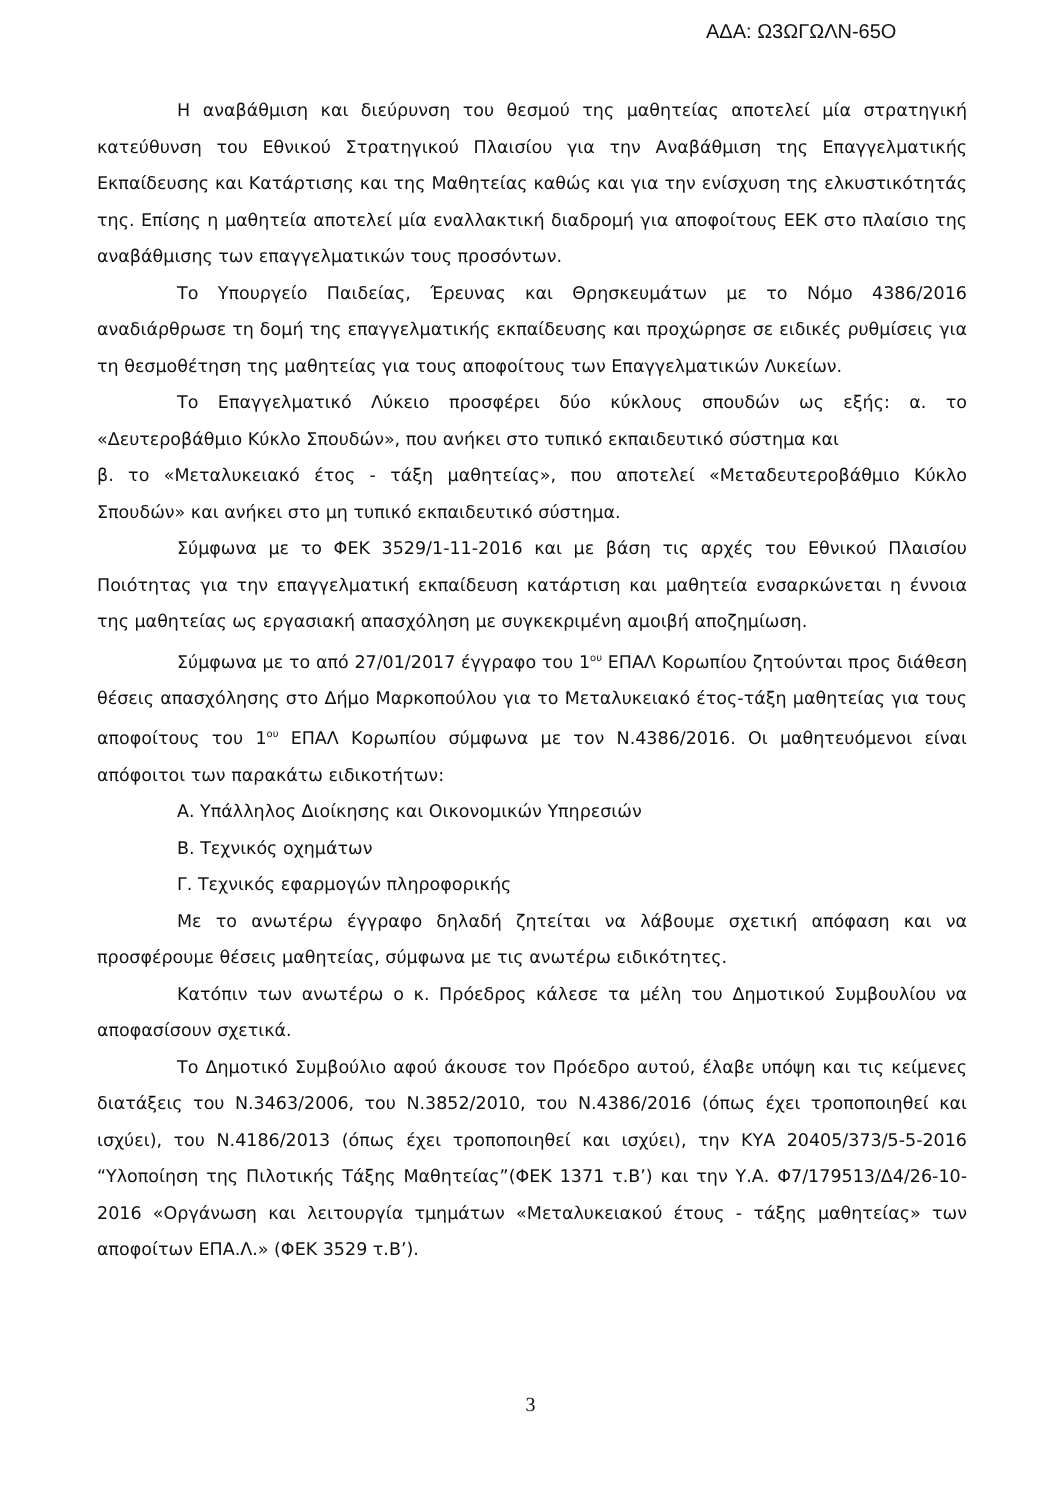ΑΔΑ: Ω3ΩΓΩΛΝ-65Ο
Η αναβάθμιση και διεύρυνση του θεσμού της μαθητείας αποτελεί μία στρατηγική κατεύθυνση του Εθνικού Στρατηγικού Πλαισίου για την Αναβάθμιση της Επαγγελματικής Εκπαίδευσης και Κατάρτισης και της Μαθητείας καθώς και για την ενίσχυση της ελκυστικότητάς της. Επίσης η μαθητεία αποτελεί μία εναλλακτική διαδρομή για αποφοίτους ΕΕΚ στο πλαίσιο της αναβάθμισης των επαγγελματικών τους προσόντων.
Το Υπουργείο Παιδείας, Έρευνας και Θρησκευμάτων με το Νόμο 4386/2016 αναδιάρθρωσε τη δομή της επαγγελματικής εκπαίδευσης και προχώρησε σε ειδικές ρυθμίσεις για τη θεσμοθέτηση της μαθητείας για τους αποφοίτους των Επαγγελματικών Λυκείων.
Το Επαγγελματικό Λύκειο προσφέρει δύο κύκλους σπουδών ως εξής: α. το «Δευτεροβάθμιο Κύκλο Σπουδών», που ανήκει στο τυπικό εκπαιδευτικό σύστημα και
β. το «Μεταλυκειακό έτος - τάξη μαθητείας», που αποτελεί «Μεταδευτεροβάθμιο Κύκλο Σπουδών» και ανήκει στο μη τυπικό εκπαιδευτικό σύστημα.
Σύμφωνα με το ΦΕΚ 3529/1-11-2016 και με βάση τις αρχές του Εθνικού Πλαισίου Ποιότητας για την επαγγελματική εκπαίδευση κατάρτιση και μαθητεία ενσαρκώνεται η έννοια της μαθητείας ως εργασιακή απασχόληση με συγκεκριμένη αμοιβή αποζημίωση.
Σύμφωνα με το από 27/01/2017 έγγραφο του 1<sup>ου</sup> ΕΠΑΛ Κορωπίου ζητούνται προς διάθεση θέσεις απασχόλησης στο Δήμο Μαρκοπούλου για το Μεταλυκειακό έτος-τάξη μαθητείας για τους αποφοίτους του 1<sup>ου</sup> ΕΠΑΛ Κορωπίου σύμφωνα με τον Ν.4386/2016. Οι μαθητευόμενοι είναι απόφοιτοι των παρακάτω ειδικοτήτων:
Α. Υπάλληλος Διοίκησης και Οικονομικών Υπηρεσιών
Β. Τεχνικός οχημάτων
Γ. Τεχνικός εφαρμογών πληροφορικής
Με το ανωτέρω έγγραφο δηλαδή ζητείται να λάβουμε σχετική απόφαση και να προσφέρουμε θέσεις μαθητείας, σύμφωνα με τις ανωτέρω ειδικότητες.
Κατόπιν των ανωτέρω ο κ. Πρόεδρος κάλεσε τα μέλη του Δημοτικού Συμβουλίου να αποφασίσουν σχετικά.
Το Δημοτικό Συμβούλιο αφού άκουσε τον Πρόεδρο αυτού, έλαβε υπόψη και τις κείμενες διατάξεις του Ν.3463/2006, του Ν.3852/2010, του Ν.4386/2016 (όπως έχει τροποποιηθεί και ισχύει), του Ν.4186/2013 (όπως έχει τροποποιηθεί και ισχύει), την ΚΥΑ 20405/373/5-5-2016 “Υλοποίηση της Πιλοτικής Τάξης Μαθητείας”(ΦΕΚ 1371 τ.Β’) και την Υ.Α. Φ7/179513/Δ4/26-10-2016 «Οργάνωση και λειτουργία τμημάτων «Μεταλυκειακού έτους - τάξης μαθητείας» των αποφοίτων ΕΠΑ.Λ.» (ΦΕΚ 3529 τ.Β’).
3